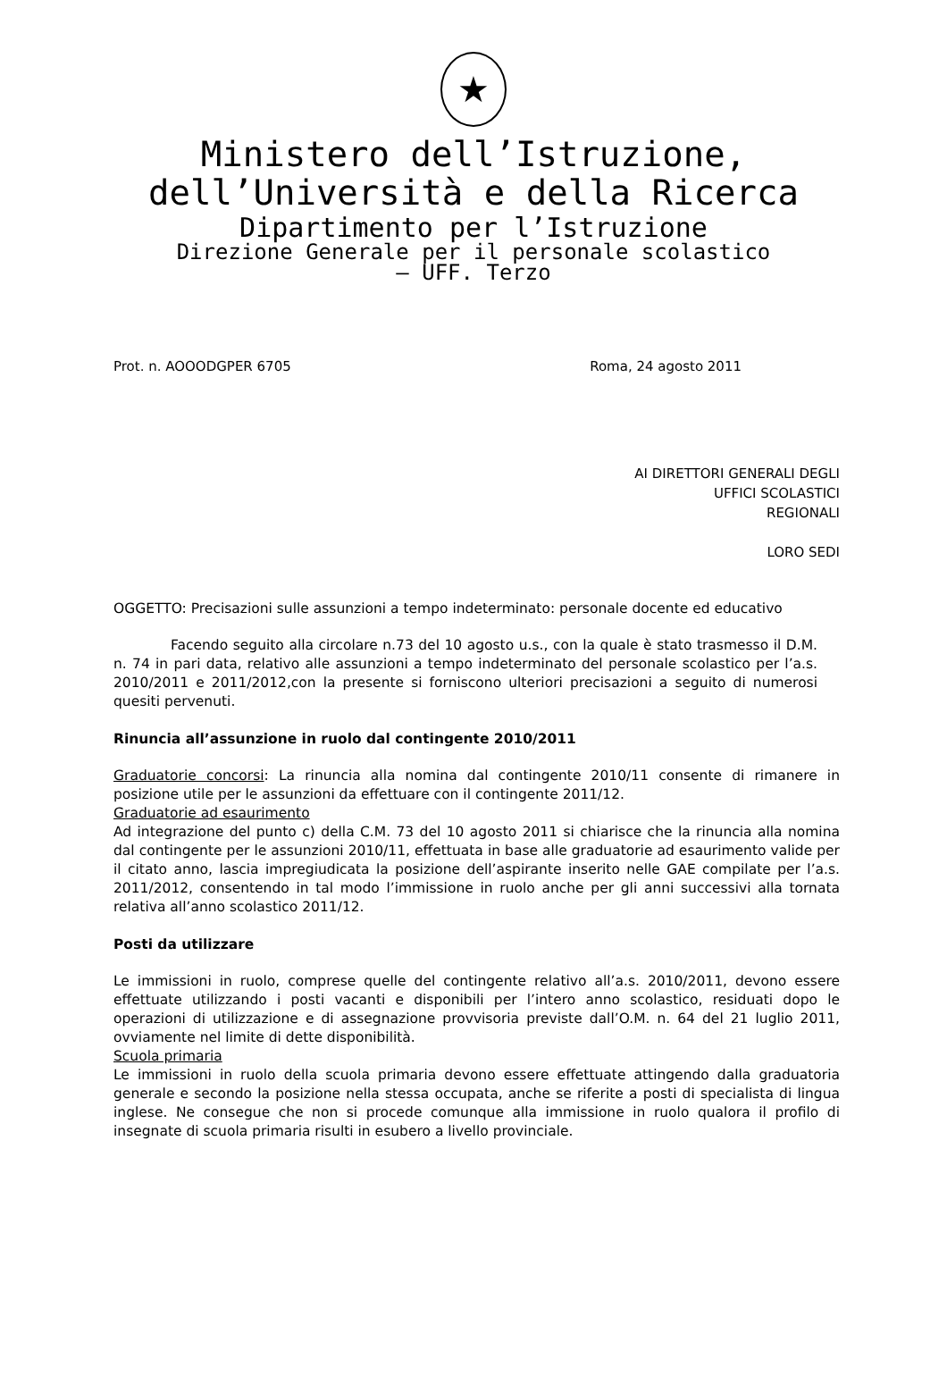★
Ministero dell’Istruzione,
dell’Università e della Ricerca
Dipartimento per l’Istruzione
Direzione Generale per il personale scolastico
– UFF. Terzo
Prot. n. AOOODGPER 6705 Roma, 24 agosto 2011
AI DIRETTORI GENERALI DEGLI
UFFICI SCOLASTICI
REGIONALI
LORO SEDI
OGGETTO: Precisazioni sulle assunzioni a tempo indeterminato: personale docente ed educativo
Facendo seguito alla circolare n.73 del 10 agosto u.s., con la quale è stato trasmesso il D.M. n. 74 in pari data, relativo alle assunzioni a tempo indeterminato del personale scolastico per l’a.s. 2010/2011 e 2011/2012,con la presente si forniscono ulteriori precisazioni a seguito di numerosi quesiti pervenuti.
Rinuncia all’assunzione in ruolo dal contingente 2010/2011
Graduatorie concorsi: La rinuncia alla nomina dal contingente 2010/11 consente di rimanere in posizione utile per le assunzioni da effettuare con il contingente 2011/12.
Graduatorie ad esaurimento
Ad integrazione del punto c) della C.M. 73 del 10 agosto 2011 si chiarisce che la rinuncia alla nomina dal contingente per le assunzioni 2010/11, effettuata in base alle graduatorie ad esaurimento valide per il citato anno, lascia impregiudicata la posizione dell’aspirante inserito nelle GAE compilate per l’a.s. 2011/2012, consentendo in tal modo l’immissione in ruolo anche per gli anni successivi alla tornata relativa all’anno scolastico 2011/12.
Posti da utilizzare
Le immissioni in ruolo, comprese quelle del contingente relativo all’a.s. 2010/2011, devono essere effettuate utilizzando i posti vacanti e disponibili per l’intero anno scolastico, residuati dopo le operazioni di utilizzazione e di assegnazione provvisoria previste dall’O.M. n. 64 del 21 luglio 2011, ovviamente nel limite di dette disponibilità.
Scuola primaria
Le immissioni in ruolo della scuola primaria devono essere effettuate attingendo dalla graduatoria generale e secondo la posizione nella stessa occupata, anche se riferite a posti di specialista di lingua inglese. Ne consegue che non si procede comunque alla immissione in ruolo qualora il profilo di insegnate di scuola primaria risulti in esubero a livello provinciale.